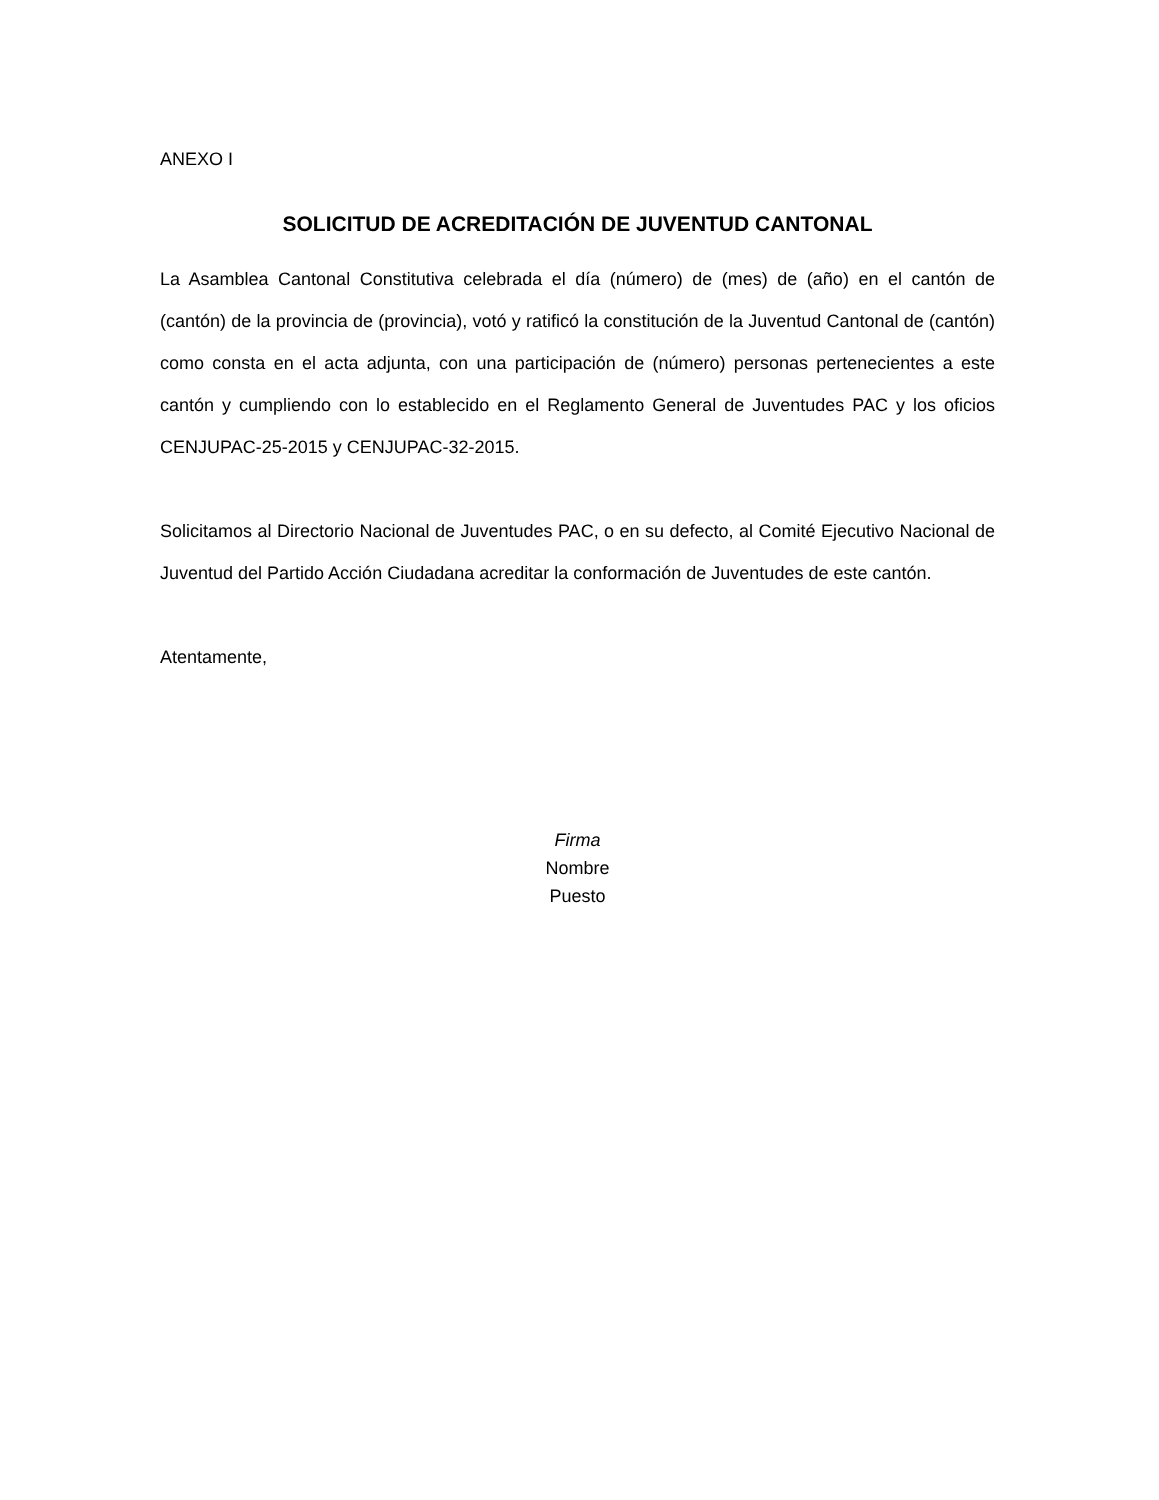ANEXO I
SOLICITUD DE ACREDITACIÓN DE JUVENTUD CANTONAL
La Asamblea Cantonal Constitutiva celebrada el día (número) de (mes) de (año) en el cantón de (cantón) de la provincia de (provincia), votó y ratificó la constitución de la Juventud Cantonal de (cantón) como consta en el acta adjunta, con una participación de (número) personas pertenecientes a este cantón y cumpliendo con lo establecido en el Reglamento General de Juventudes PAC y los oficios CENJUPAC-25-2015 y CENJUPAC-32-2015.
Solicitamos al Directorio Nacional de Juventudes PAC, o en su defecto, al Comité Ejecutivo Nacional de Juventud del Partido Acción Ciudadana acreditar la conformación de Juventudes de este cantón.
Atentamente,
Firma
Nombre
Puesto